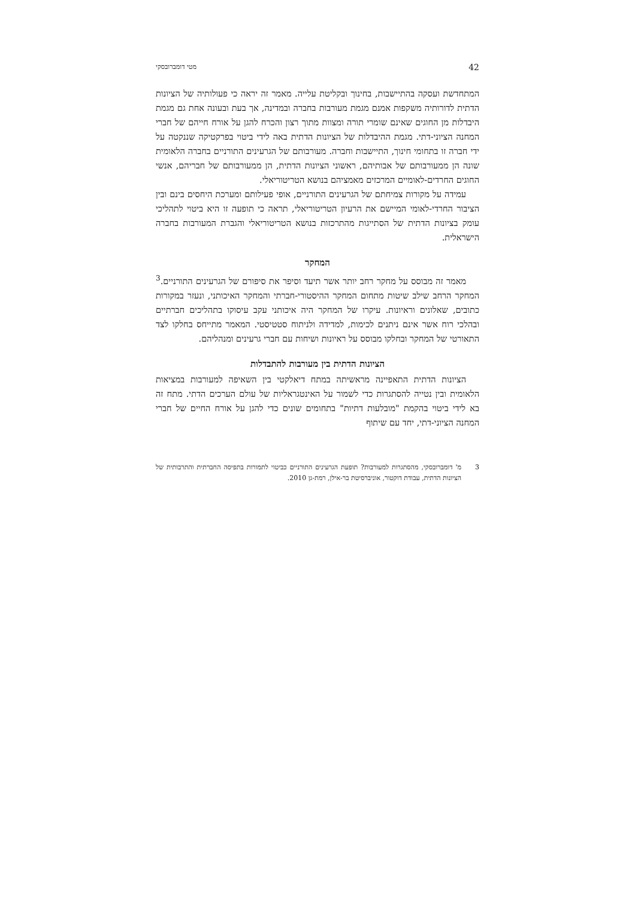42 מטי דומברובסקי
המתחדשת ועסקה בהתיישבות, בחינוך ובקליטת עלייה. מאמר זה יראה כי פעולותיה של הציונות הדתית לדורותיה משקפות אמנם מגמת מעורבות בחברה ובמדינה, אך בעת ובעונה אחת גם מגמת היבדלות מן החוגים שאינם שומרי תורה ומצוות מתוך רצון והכרח להגן על אורח חייהם של חברי המחנה הציוני-דתי. מגמת ההיבדלות של הציונות הדתית באה לידי ביטוי בפרקטיקה שננקטה על ידי חברה זו בתחומי חינוך, התיישבות וחברה. מעורבותם של הגרעינים התורניים בחברה הלאומית שונה הן ממעורבותם של אבותיהם, ראשוני הציונות הדתית, הן ממעורבותם של חבריהם, אנשי החוגים החרדים-לאומיים המרכזים מאמציהם בנושא הטריטוריאלי.
עמידה על מקורות צמיחתם של הגרעינים התורניים, אופי פעילותם ומערכת היחסים בינם ובין הציבור החרדי-לאומי המיישם את הרעיון הטריטוריאלי, תראה כי תופעה זו היא ביטוי לתהליכי עומק בציונות הדתית של הסתייגות מהתרכזות בנושא הטריטוריאלי והגברת המעורבות בחברה הישראלית.
המחקר
מאמר זה מבוסס על מחקר רחב יותר אשר תיעד וסיפר את סיפורם של הגרעינים התורניים.<sup>3</sup> המחקר הרחב שילב שיטות מתחום המחקר ההיסטורי-חברתי והמחקר האיכותני, ונעזר במקורות כתובים, שאלונים וראיונות. עיקרו של המחקר היה איכותני עקב עיסוקו בתהליכים חברתיים ובהלכי רוח אשר אינם ניתנים לכימות, למדידה ולניתוח סטטיסטי. המאמר מתייחס בחלקו לצד התאורטי של המחקר ובחלקו מבוסס על ראיונות ושיחות עם חברי גרעינים ומנהליהם.
הציונות הדתית בין מעורבות להתבדלות
הציונות הדתית התאפיינה מראשיתה במתח דיאלקטי בין השאיפה למעורבות במציאות הלאומית ובין נטייה להסתגרות כדי לשמור על האינטגראליות של עולם הערכים הדתי. מתח זה בא לידי ביטוי בהקמת "מובלעות דתיות" בתחומים שונים כדי להגן על אורח החיים של חברי המחנה הציוני-דתי, יחד עם שיתוף
3 מ' דומברובסקי, מהסתגרות למעורבות? תופעת הגרעינים התורניים כביטוי לתמורות בתפיסה החברתית והתרבותית של הציונות הדתית, עבודת דוקטור, אוניברסיטת בר-אילן, רמת-גן 2010.